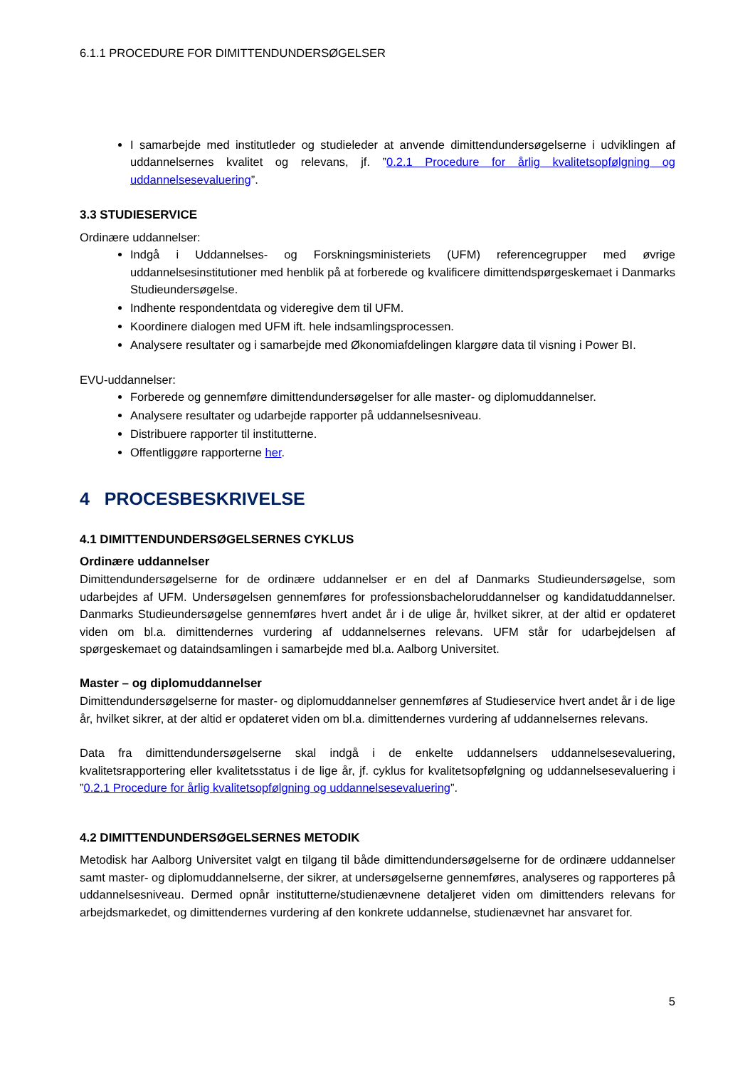6.1.1 PROCEDURE FOR DIMITTENDUNDERSØGELSER
I samarbejde med institutleder og studieleder at anvende dimittendundersøgelserne i udviklingen af uddannelsernes kvalitet og relevans, jf. ”0.2.1 Procedure for årlig kvalitetsopfølgning og uddannelsesevaluering”.
3.3 STUDIESERVICE
Ordinære uddannelser:
Indgå i Uddannelses- og Forskningsministeriets (UFM) referencegrupper med øvrige uddannelsesinstitutioner med henblik på at forberede og kvalificere dimittendspørgeskemaet i Danmarks Studieundersøgelse.
Indhente respondentdata og videregive dem til UFM.
Koordinere dialogen med UFM ift. hele indsamlingsprocessen.
Analysere resultater og i samarbejde med Økonomiafdelingen klargøre data til visning i Power BI.
EVU-uddannelser:
Forberede og gennemføre dimittendundersøgelser for alle master- og diplomuddannelser.
Analysere resultater og udarbejde rapporter på uddannelsesniveau.
Distribuere rapporter til institutterne.
Offentliggøre rapporterne her.
4 PROCESBESKRIVELSE
4.1 DIMITTENDUNDERSØGELSERNES CYKLUS
Ordinære uddannelser
Dimittendundersøgelserne for de ordinære uddannelser er en del af Danmarks Studieundersøgelse, som udarbejdes af UFM. Undersøgelsen gennemføres for professionsbacheloruddannelser og kandidatuddannelser. Danmarks Studieundersøgelse gennemføres hvert andet år i de ulige år, hvilket sikrer, at der altid er opdateret viden om bl.a. dimittendernes vurdering af uddannelsernes relevans. UFM står for udarbejdelsen af spørgeskemaet og dataindsamlingen i samarbejde med bl.a. Aalborg Universitet.
Master – og diplomuddannelser
Dimittendundersøgelserne for master- og diplomuddannelser gennemføres af Studieservice hvert andet år i de lige år, hvilket sikrer, at der altid er opdateret viden om bl.a. dimittendernes vurdering af uddannelsernes relevans.
Data fra dimittendundersøgelserne skal indgå i de enkelte uddannelsers uddannelsesevaluering, kvalitetsrapportering eller kvalitetsstatus i de lige år, jf. cyklus for kvalitetsopfølgning og uddannelsesevaluering i ”0.2.1 Procedure for årlig kvalitetsopfølgning og uddannelsesevaluering”.
4.2 DIMITTENDUNDERSØGELSERNES METODIK
Metodisk har Aalborg Universitet valgt en tilgang til både dimittendundersøgelserne for de ordinære uddannelser samt master- og diplomuddannelserne, der sikrer, at undersøgelserne gennemføres, analyseres og rapporteres på uddannelsesniveau. Dermed opnår institutterne/studienævnene detaljeret viden om dimittenders relevans for arbejdsmarkedet, og dimittendernes vurdering af den konkrete uddannelse, studienævnet har ansvaret for.
5